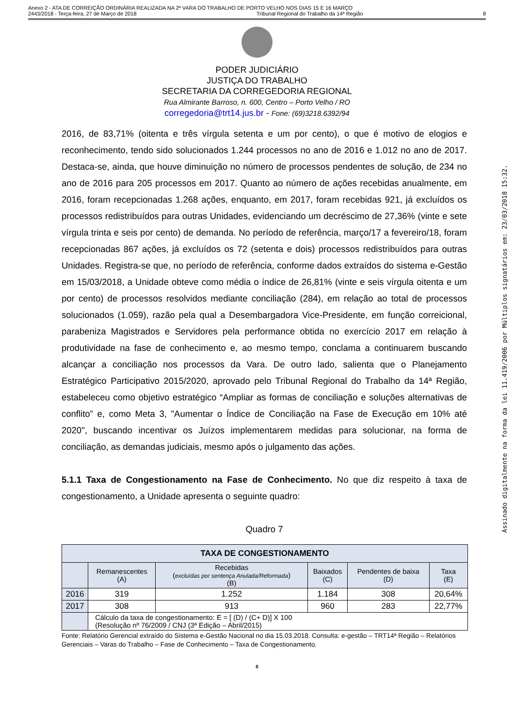Anexo 2 - ATA DE CORREIÇÃO ORDINÁRIA REALIZADA NA 2ª VARA DO TRABALHO DE PORTO VELHO NOS DIAS 15 E 16 MARÇO
2443/2018 - Terça-feira, 27 de Março de 2018 Tribunal Regional do Trabalho da 14ª Região 8
PODER JUDICIÁRIO
JUSTIÇA DO TRABALHO
SECRETARIA DA CORREGEDORIA REGIONAL
Rua Almirante Barroso, n. 600, Centro – Porto Velho / RO
corregedoria@trt14.jus.br - Fone: (69)3218.6392/94
2016, de 83,71% (oitenta e três vírgula setenta e um por cento), o que é motivo de elogios e reconhecimento, tendo sido solucionados 1.244 processos no ano de 2016 e 1.012 no ano de 2017. Destaca-se, ainda, que houve diminuição no número de processos pendentes de solução, de 234 no ano de 2016 para 205 processos em 2017. Quanto ao número de ações recebidas anualmente, em 2016, foram recepcionadas 1.268 ações, enquanto, em 2017, foram recebidas 921, já excluídos os processos redistribuídos para outras Unidades, evidenciando um decréscimo de 27,36% (vinte e sete vírgula trinta e seis por cento) de demanda. No período de referência, março/17 a fevereiro/18, foram recepcionadas 867 ações, já excluídos os 72 (setenta e dois) processos redistribuídos para outras Unidades. Registra-se que, no período de referência, conforme dados extraídos do sistema e-Gestão em 15/03/2018, a Unidade obteve como média o índice de 26,81% (vinte e seis vírgula oitenta e um por cento) de processos resolvidos mediante conciliação (284), em relação ao total de processos solucionados (1.059), razão pela qual a Desembargadora Vice-Presidente, em função correicional, parabeniza Magistrados e Servidores pela performance obtida no exercício 2017 em relação à produtividade na fase de conhecimento e, ao mesmo tempo, conclama a continuarem buscando alcançar a conciliação nos processos da Vara. De outro lado, salienta que o Planejamento Estratégico Participativo 2015/2020, aprovado pelo Tribunal Regional do Trabalho da 14ª Região, estabeleceu como objetivo estratégico “Ampliar as formas de conciliação e soluções alternativas de conflito” e, como Meta 3, "Aumentar o Índice de Conciliação na Fase de Execução em 10% até 2020", buscando incentivar os Juízos implementarem medidas para solucionar, na forma de conciliação, as demandas judiciais, mesmo após o julgamento das ações.
5.1.1 Taxa de Congestionamento na Fase de Conhecimento. No que diz respeito à taxa de congestionamento, a Unidade apresenta o seguinte quadro:
Quadro 7
| TAXA DE CONGESTIONAMENTO | | | | | |
| --- | --- | --- | --- | --- | --- |
| | Remanescentes (A) | Recebidas ( excluídas por sentença Anulada/Reformada ) (B) | Baixados (C) | Pendentes de baixa (D) | Taxa (E) |
| 2016 | 319 | 1.252 | 1.184 | 308 | 20,64% |
| 2017 | 308 | 913 | 960 | 283 | 22,77% |
| | Cálculo da taxa de congestionamento: E = [ (D) / (C+ D)] X 100 (Resolução nº 76/2009 / CNJ (3ª Edição – Abril/2015) | | | | |
Fonte: Relatório Gerencial extraído do Sistema e-Gestão Nacional no dia 15.03.2018. Consulta: e-gestão – TRT14ª Região – Relatórios Gerenciais – Varas do Trabalho – Fase de Conhecimento – Taxa de Congestionamento.
8
Assinado digitalmente na forma da lei 11.419/2006 por Múltiplos signatários em: 23/03/2018 15:32.